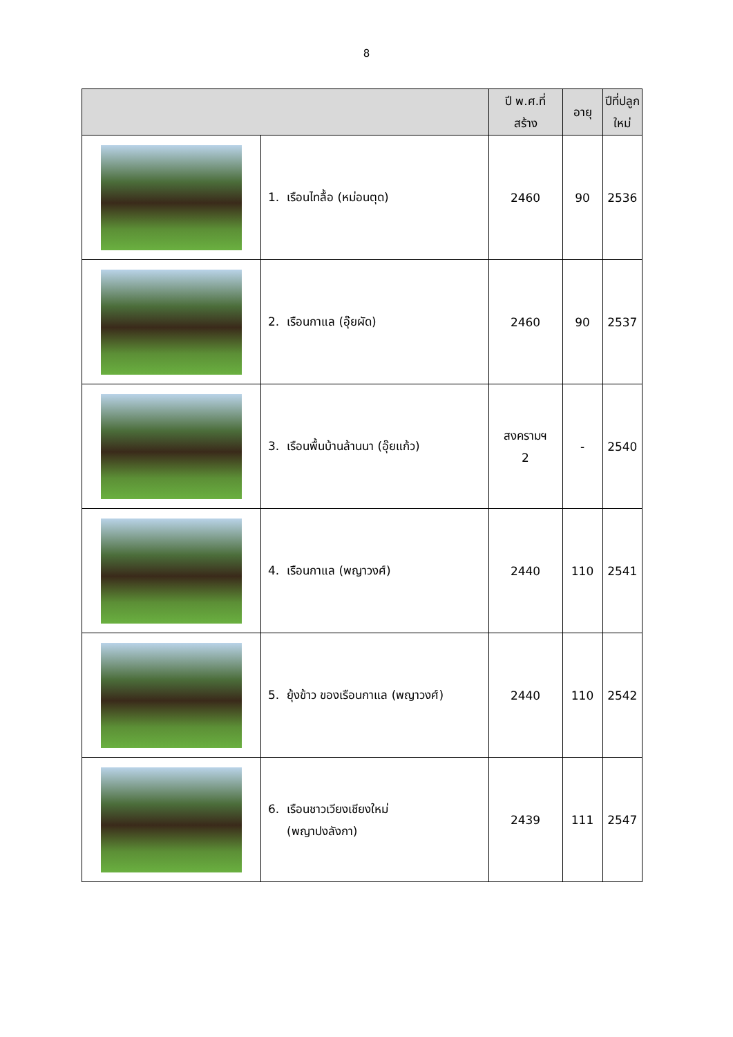8
| | | ปี พ.ศ.ที่ สร้าง | อายุ | ปีที่ปลูก ใหม่ |
| --- | --- | --- | --- | --- |
| | 1. เรือนไทลื้อ (หม่อนตุด) | 2460 | 90 | 2536 |
| | 2. เรือนกาแล (อุ๊ยผัด) | 2460 | 90 | 2537 |
| | 3. เรือนพื้นบ้านล้านนา (อุ๊ยแก้ว) | สงครามฯ 2 | - | 2540 |
| | 4. เรือนกาแล (พญาวงศ์) | 2440 | 110 | 2541 |
| | 5. ยุ้งข้าว ของเรือนกาแล (พญาวงศ์) | 2440 | 110 | 2542 |
| | 6. เรือนชาวเวียงเชียงใหม่ (พญาปงลังกา) | 2439 | 111 | 2547 |